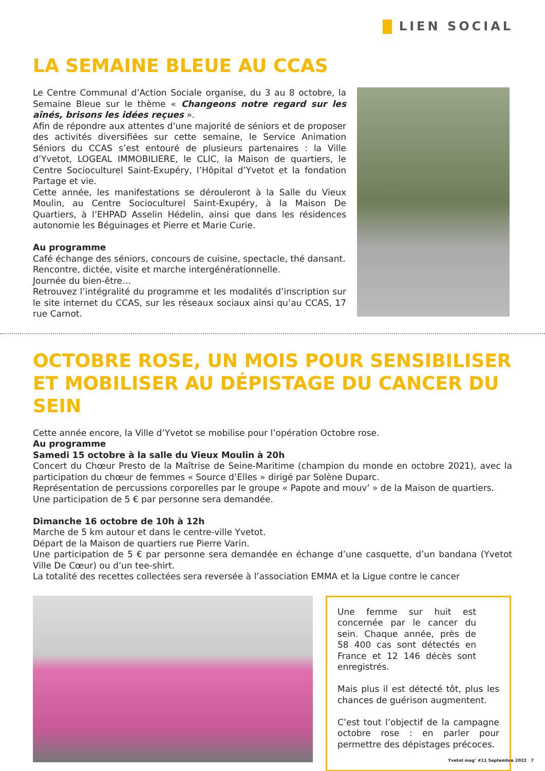LIEN SOCIAL
LA SEMAINE BLEUE AU CCAS
Le Centre Communal d’Action Sociale organise, du 3 au 8 octobre, la Semaine Bleue sur le thème « Changeons notre regard sur les aînés, brisons les idées reçues ».
Afin de répondre aux attentes d’une majorité de séniors et de proposer des activités diversifiées sur cette semaine, le Service Animation Séniors du CCAS s’est entouré de plusieurs partenaires : la Ville d’Yvetot, LOGEAL IMMOBILIERE, le CLIC, la Maison de quartiers, le Centre Socioculturel Saint-Exupéry, l’Hôpital d’Yvetot et la fondation Partage et vie.
Cette année, les manifestations se dérouleront à la Salle du Vieux Moulin, au Centre Socioculturel Saint-Exupéry, à la Maison De Quartiers, à l’EHPAD Asselin Hédelin, ainsi que dans les résidences autonomie les Béguinages et Pierre et Marie Curie.
Au programme
Café échange des séniors, concours de cuisine, spectacle, thé dansant.
Rencontre, dictée, visite et marche intergénérationnelle.
Journée du bien-être…
Retrouvez l’intégralité du programme et les modalités d’inscription sur le site internet du CCAS, sur les réseaux sociaux ainsi qu’au CCAS, 17 rue Carnot.
OCTOBRE ROSE, UN MOIS POUR SENSIBILISER ET MOBILISER AU DÉPISTAGE DU CANCER DU SEIN
Cette année encore, la Ville d’Yvetot se mobilise pour l’opération Octobre rose.
Au programme
Samedi 15 octobre à la salle du Vieux Moulin à 20h
Concert du Chœur Presto de la Maîtrise de Seine-Maritime (champion du monde en octobre 2021), avec la participation du chœur de femmes « Source d’Elles » dirigé par Solène Duparc.
Représentation de percussions corporelles par le groupe « Papote and mouv’ » de la Maison de quartiers.
Une participation de 5 € par personne sera demandée.
Dimanche 16 octobre de 10h à 12h
Marche de 5 km autour et dans le centre-ville Yvetot.
Départ de la Maison de quartiers rue Pierre Varin.
Une participation de 5 € par personne sera demandée en échange d’une casquette, d’un bandana (Yvetot Ville De Cœur) ou d’un tee-shirt.
La totalité des recettes collectées sera reversée à l’association EMMA et la Ligue contre le cancer
Une femme sur huit est concernée par le cancer du sein. Chaque année, près de 58 400 cas sont détectés en France et 12 146 décès sont enregistrés.
Mais plus il est détecté tôt, plus les chances de guérison augmentent.
C’est tout l’objectif de la campagne octobre rose : en parler pour permettre des dépistages précoces.
Yvetot mag’ #11 Septembre 2022 7